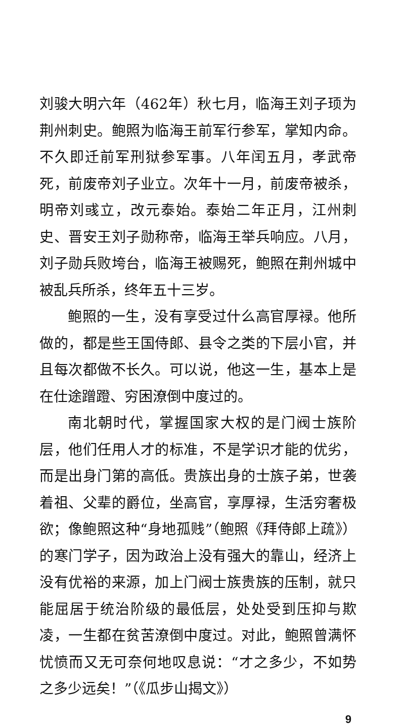刘骏大明六年（462年）秋七月，临海王刘子顼为荆州刺史。鲍照为临海王前军行参军，掌知内命。不久即迁前军刑狱参军事。八年闰五月，孝武帝死，前废帝刘子业立。次年十一月，前废帝被杀，明帝刘彧立，改元泰始。泰始二年正月，江州刺史、晋安王刘子勋称帝，临海王举兵响应。八月，刘子勋兵败垮台，临海王被赐死，鲍照在荆州城中被乱兵所杀，终年五十三岁。
鲍照的一生，没有享受过什么高官厚禄。他所做的，都是些王国侍郎、县令之类的下层小官，并且每次都做不长久。可以说，他这一生，基本上是在仕途蹭蹬、穷困潦倒中度过的。
南北朝时代，掌握国家大权的是门阀士族阶层，他们任用人才的标准，不是学识才能的优劣，而是出身门第的高低。贵族出身的士族子弟，世袭着祖、父辈的爵位，坐高官，享厚禄，生活穷奢极欲；像鲍照这种“身地孤贱”（鲍照《拜侍郎上疏》）的寒门学子，因为政治上没有强大的靠山，经济上没有优裕的来源，加上门阀士族贵族的压制，就只能屈居于统治阶级的最低层，处处受到压抑与欺凌，一生都在贫苦潦倒中度过。对此，鲍照曾满怀忧愤而又无可奈何地叹息说：“才之多少，不如势之多少远矣！”（《瓜步山揭文》）
9